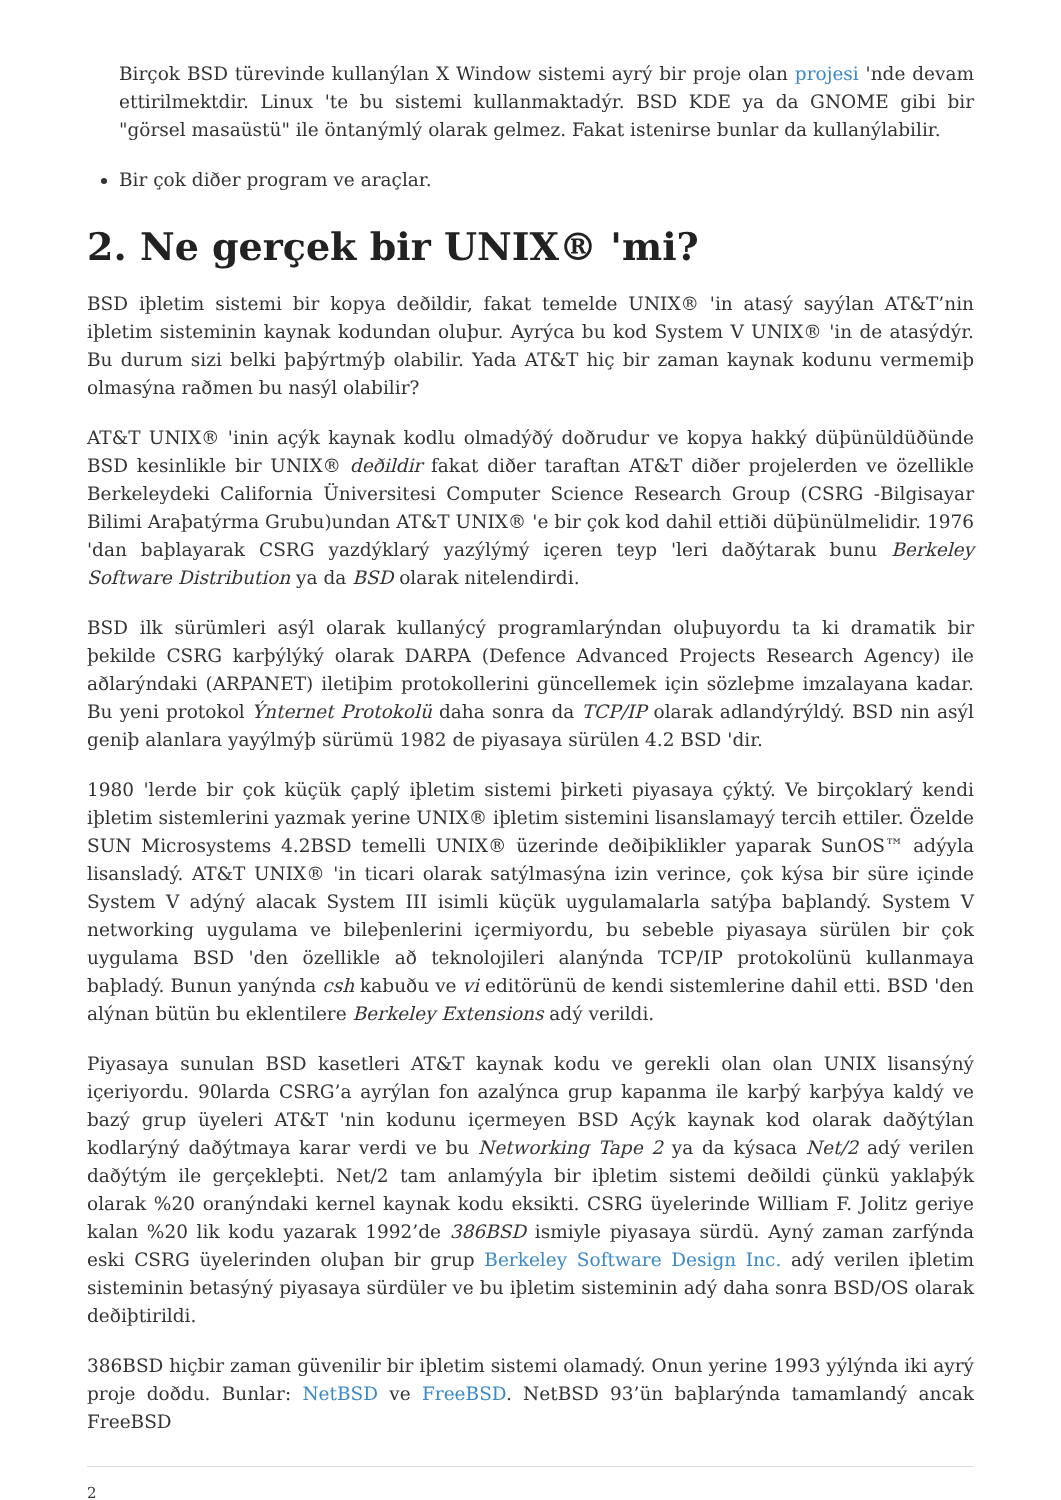Birçok BSD türevinde kullanýlan X Window sistemi ayrý bir proje olan projesi 'nde devam ettirilmektdir. Linux 'te bu sistemi kullanmaktadýr. BSD KDE ya da GNOME gibi bir "görsel masaüstü" ile öntanýmlý olarak gelmez. Fakat istenirse bunlar da kullanýlabilir.
Bir çok diðer program ve araçlar.
2. Ne gerçek bir UNIX® 'mi?
BSD iþletim sistemi bir kopya deðildir, fakat temelde UNIX® 'in atasý sayýlan AT&T’nin iþletim sisteminin kaynak kodundan oluþur. Ayrýca bu kod System V UNIX® 'in de atasýdýr. Bu durum sizi belki þaþýrtmýþ olabilir. Yada AT&T hiç bir zaman kaynak kodunu vermemiþ olmasýna raðmen bu nasýl olabilir?
AT&T UNIX® 'inin açýk kaynak kodlu olmadýðý doðrudur ve kopya hakký düþünüldüðünde BSD kesinlikle bir UNIX® deðildir fakat diðer taraftan AT&T diðer projelerden ve özellikle Berkeleydeki California Üniversitesi Computer Science Research Group (CSRG -Bilgisayar Bilimi Araþatýrma Grubu)undan AT&T UNIX® 'e bir çok kod dahil ettiði düþünülmelidir. 1976 'dan baþlayarak CSRG yazdýklarý yazýlýmý içeren teyp 'leri daðýtarak bunu Berkeley Software Distribution ya da BSD olarak nitelendirdi.
BSD ilk sürümleri asýl olarak kullanýcý programlarýndan oluþuyordu ta ki dramatik bir þekilde CSRG karþýlýký olarak DARPA (Defence Advanced Projects Research Agency) ile aðlarýndaki (ARPANET) iletiþim protokollerini güncellemek için sözleþme imzalayana kadar. Bu yeni protokol Ýnternet Protokolü daha sonra da TCP/IP olarak adlandýrýldý. BSD nin asýl geniþ alanlara yayýlmýþ sürümü 1982 de piyasaya sürülen 4.2 BSD 'dir.
1980 'lerde bir çok küçük çaplý iþletim sistemi þirketi piyasaya çýktý. Ve birçoklarý kendi iþletim sistemlerini yazmak yerine UNIX® iþletim sistemini lisanslamayý tercih ettiler. Özelde SUN Microsystems 4.2BSD temelli UNIX® üzerinde deðiþiklikler yaparak SunOS™ adýyla lisansladý. AT&T UNIX® 'in ticari olarak satýlmasýna izin verince, çok kýsa bir süre içinde System V adýný alacak System III isimli küçük uygulamalarla satýþa baþlandý. System V networking uygulama ve bileþenlerini içermiyordu, bu sebeble piyasaya sürülen bir çok uygulama BSD 'den özellikle að teknolojileri alanýnda TCP/IP protokolünü kullanmaya baþladý. Bunun yanýnda csh kabuðu ve vi editörünü de kendi sistemlerine dahil etti. BSD 'den alýnan bütün bu eklentilere Berkeley Extensions adý verildi.
Piyasaya sunulan BSD kasetleri AT&T kaynak kodu ve gerekli olan olan UNIX lisansýný içeriyordu. 90larda CSRG’a ayrýlan fon azalýnca grup kapanma ile karþý karþýya kaldý ve bazý grup üyeleri AT&T 'nin kodunu içermeyen BSD Açýk kaynak kod olarak daðýtýlan kodlarýný daðýtmaya karar verdi ve bu Networking Tape 2 ya da kýsaca Net/2 adý verilen daðýtým ile gerçekleþti. Net/2 tam anlamýyla bir iþletim sistemi deðildi çünkü yaklaþýk olarak %20 oranýndaki kernel kaynak kodu eksikti. CSRG üyelerinde William F. Jolitz geriye kalan %20 lik kodu yazarak 1992’de 386BSD ismiyle piyasaya sürdü. Ayný zaman zarfýnda eski CSRG üyelerinden oluþan bir grup Berkeley Software Design Inc. adý verilen iþletim sisteminin betasýný piyasaya sürdüler ve bu iþletim sisteminin adý daha sonra BSD/OS olarak deðiþtirildi.
386BSD hiçbir zaman güvenilir bir iþletim sistemi olamadý. Onun yerine 1993 yýlýnda iki ayrý proje doðdu. Bunlar: NetBSD ve FreeBSD. NetBSD 93’ün baþlarýnda tamamlandý ancak FreeBSD
2